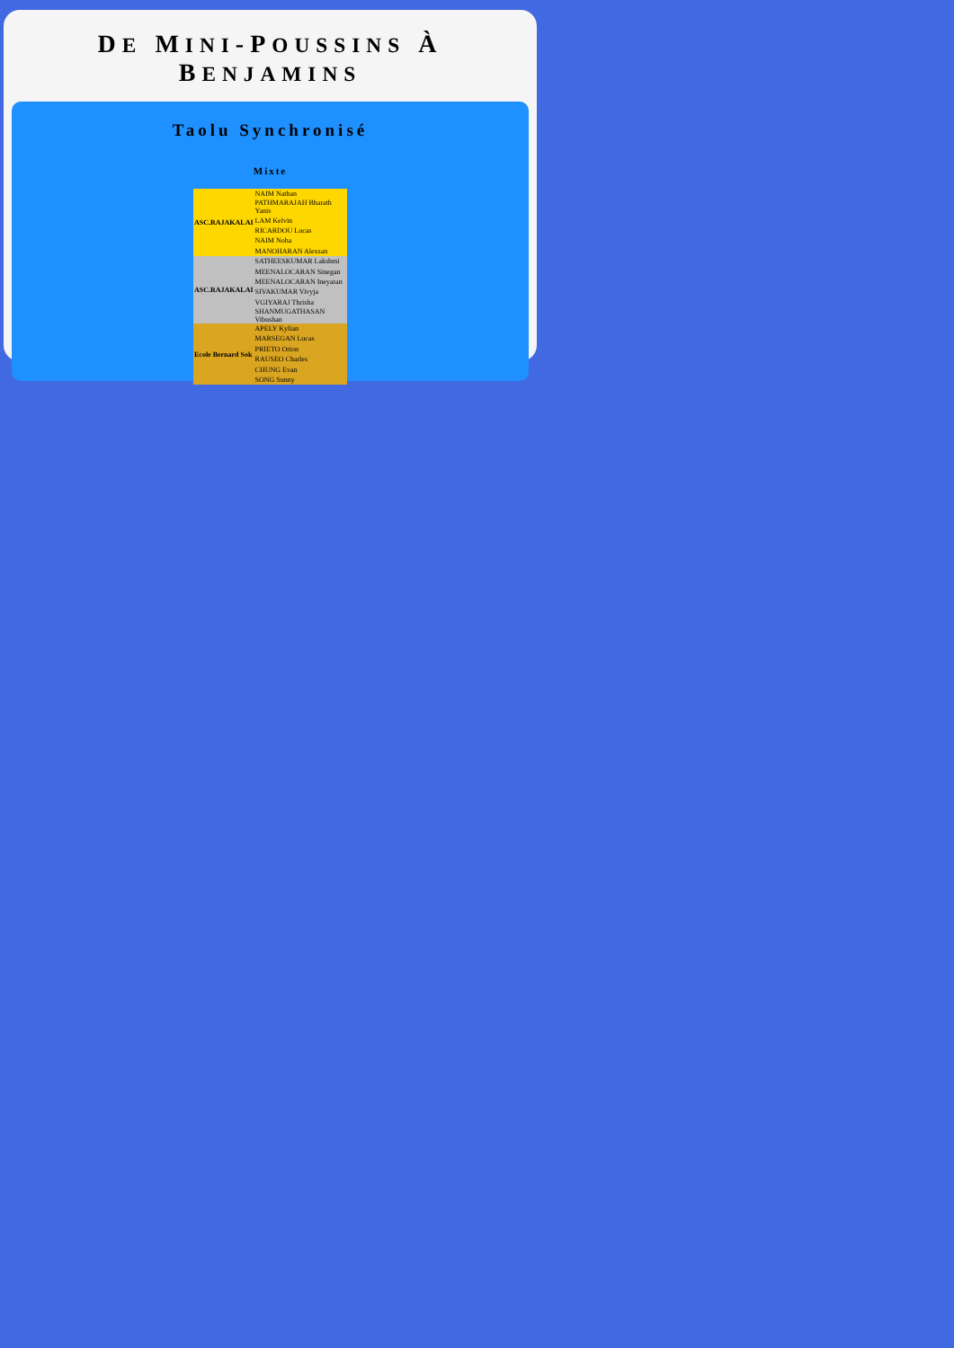DE MINI-POUSSINS À BENJAMINS
Taolu Synchronisé
Mixte
| ASC.RAJAKALAI | NAIM Nathan |
| | PATHMARAJAH Bharath Yanis |
| | LAM Kelvin |
| | RICARDOU Lucas |
| | NAIM Noha |
| | MANOHARAN Alexsan |
| ASC.RAJAKALAI | SATHEESKUMAR Lakshmi |
| | MEENALOCARAN Sinegan |
| | MEENALOCARAN Ineyaran |
| | SIVAKUMAR Vivyja |
| | VGIYARAJ Thrisha |
| | SHANMUGATHASAN Vibushan |
| Ecole Bernard Sok | APELY Kylian |
| | MARSEGAN Lucas |
| | PRIETO Orion |
| | RAUSEO Charles |
| | CHUNG Evan |
| | SONG Sunny |